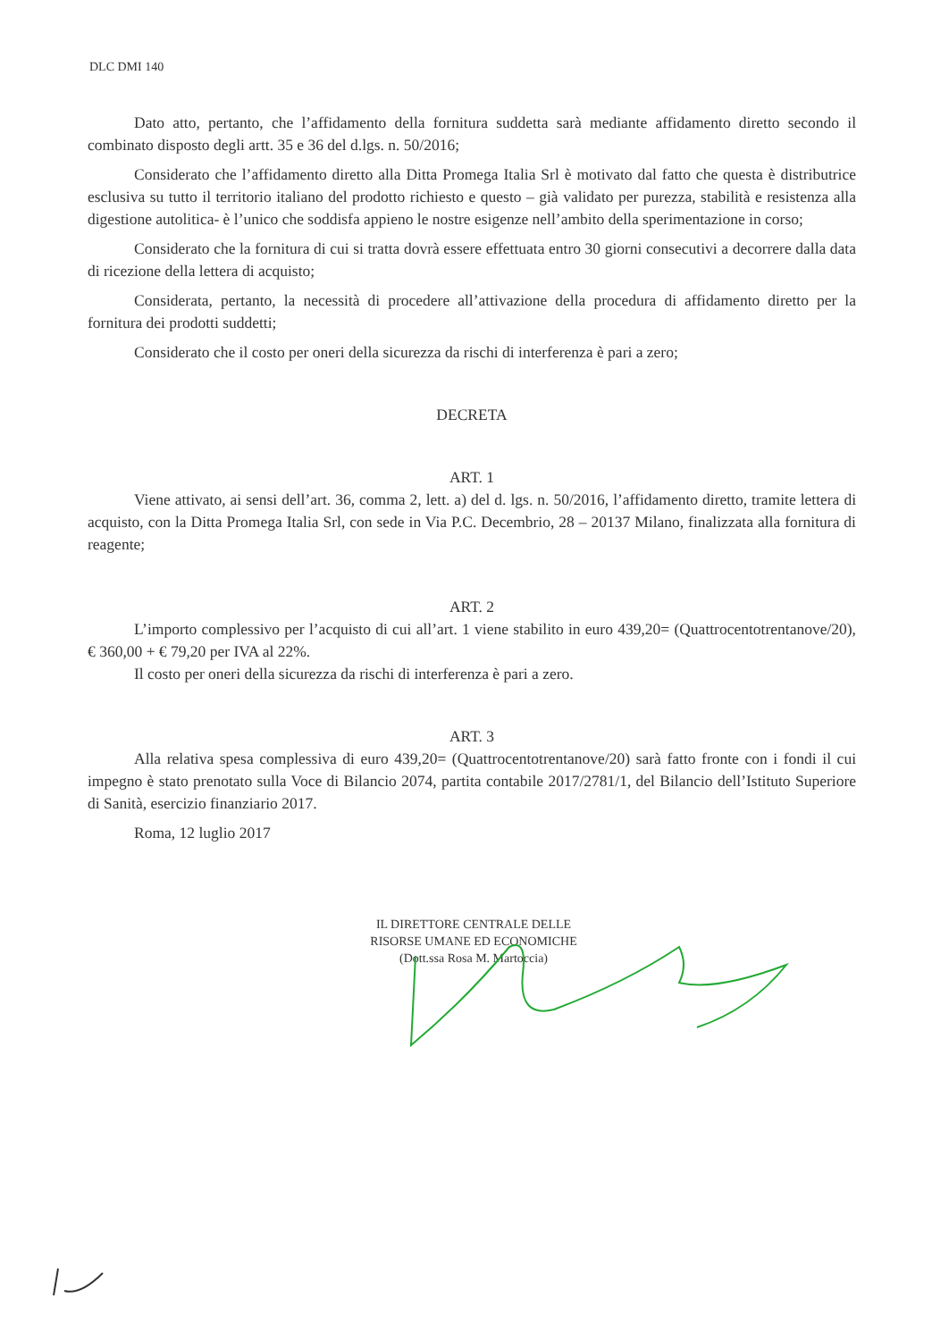DLC DMI 140
Dato atto, pertanto, che l’affidamento della fornitura suddetta sarà mediante affidamento diretto secondo il combinato disposto degli artt. 35 e 36 del d.lgs. n. 50/2016;
Considerato che l’affidamento diretto alla Ditta Promega Italia Srl è motivato dal fatto che questa è distributrice esclusiva su tutto il territorio italiano del prodotto richiesto e questo – già validato per purezza, stabilità e resistenza alla digestione autolitica- è l’unico che soddisfa appieno le nostre esigenze nell’ambito della sperimentazione in corso;
Considerato che la fornitura di cui si tratta dovrà essere effettuata entro 30 giorni consecutivi a decorrere dalla data di ricezione della lettera di acquisto;
Considerata, pertanto, la necessità di procedere all’attivazione della procedura di affidamento diretto per la fornitura dei prodotti suddetti;
Considerato che il costo per oneri della sicurezza da rischi di interferenza è pari a zero;
DECRETA
ART. 1
Viene attivato, ai sensi dell’art. 36, comma 2, lett. a) del d. lgs. n. 50/2016, l’affidamento diretto, tramite lettera di acquisto, con la Ditta Promega Italia Srl, con sede in Via P.C. Decembrio, 28 – 20137 Milano, finalizzata alla fornitura di reagente;
ART. 2
L’importo complessivo per l’acquisto di cui all’art. 1 viene stabilito in euro 439,20= (Quattrocentotrentanove/20), € 360,00 + € 79,20 per IVA al 22%.
Il costo per oneri della sicurezza da rischi di interferenza è pari a zero.
ART. 3
Alla relativa spesa complessiva di euro 439,20= (Quattrocentotrentanove/20) sarà fatto fronte con i fondi il cui impegno è stato prenotato sulla Voce di Bilancio 2074, partita contabile 2017/2781/1, del Bilancio dell’Istituto Superiore di Sanità, esercizio finanziario 2017.
Roma, 12 luglio 2017
IL DIRETTORE CENTRALE DELLE
RISORSE UMANE ED ECONOMICHE
(Dott.ssa Rosa M. Martoccia)